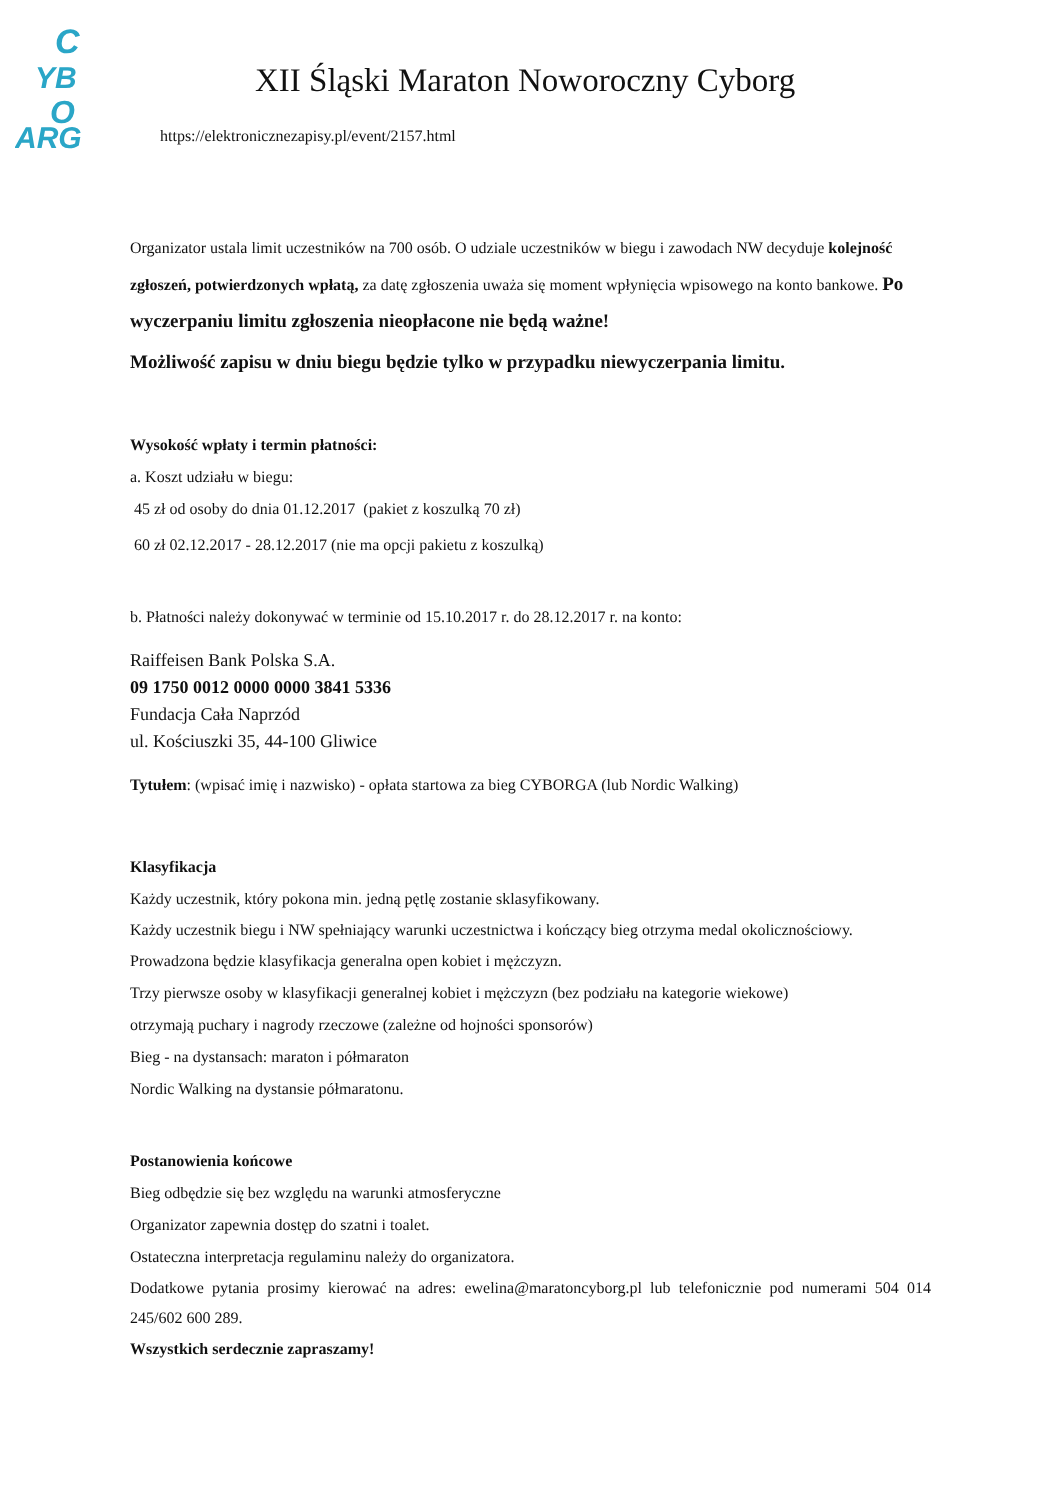C
YB
O
ARG
XII Śląski Maraton Noworoczny Cyborg
https://elektronicznezapisy.pl/event/2157.html
Organizator ustala limit uczestników na 700 osób. O udziale uczestników w biegu i zawodach NW decyduje kolejność zgłoszeń, potwierdzonych wpłatą, za datę zgłoszenia uważa się moment wpłynięcia wpisowego na konto bankowe. Po wyczerpaniu limitu zgłoszenia nieopłacone nie będą ważne!
Możliwość zapisu w dniu biegu będzie tylko w przypadku niewyczerpania limitu.
Wysokość wpłaty i termin płatności:
a. Koszt udziału w biegu:
45 zł od osoby do dnia 01.12.2017 (pakiet z koszulką 70 zł)
60 zł 02.12.2017 - 28.12.2017 (nie ma opcji pakietu z koszulką)
b. Płatności należy dokonywać w terminie od 15.10.2017 r. do 28.12.2017 r. na konto:
Raiffeisen Bank Polska S.A.
09 1750 0012 0000 0000 3841 5336
Fundacja Cała Naprzód
ul. Kościuszki 35, 44-100 Gliwice
Tytułem: (wpisać imię i nazwisko) - opłata startowa za bieg CYBORGA (lub Nordic Walking)
Klasyfikacja
Każdy uczestnik, który pokona min. jedną pętlę zostanie sklasyfikowany.
Każdy uczestnik biegu i NW spełniający warunki uczestnictwa i kończący bieg otrzyma medal okolicznościowy.
Prowadzona będzie klasyfikacja generalna open kobiet i mężczyzn.
Trzy pierwsze osoby w klasyfikacji generalnej kobiet i mężczyzn (bez podziału na kategorie wiekowe)
otrzymają puchary i nagrody rzeczowe (zależne od hojności sponsorów)
Bieg - na dystansach: maraton i półmaraton
Nordic Walking na dystansie półmaratonu.
Postanowienia końcowe
Bieg odbędzie się bez względu na warunki atmosferyczne
Organizator zapewnia dostęp do szatni i toalet.
Ostateczna interpretacja regulaminu należy do organizatora.
Dodatkowe pytania prosimy kierować na adres: ewelina@maratoncyborg.pl lub telefonicznie pod numerami 504 014 245/602 600 289.
Wszystkich serdecznie zapraszamy!